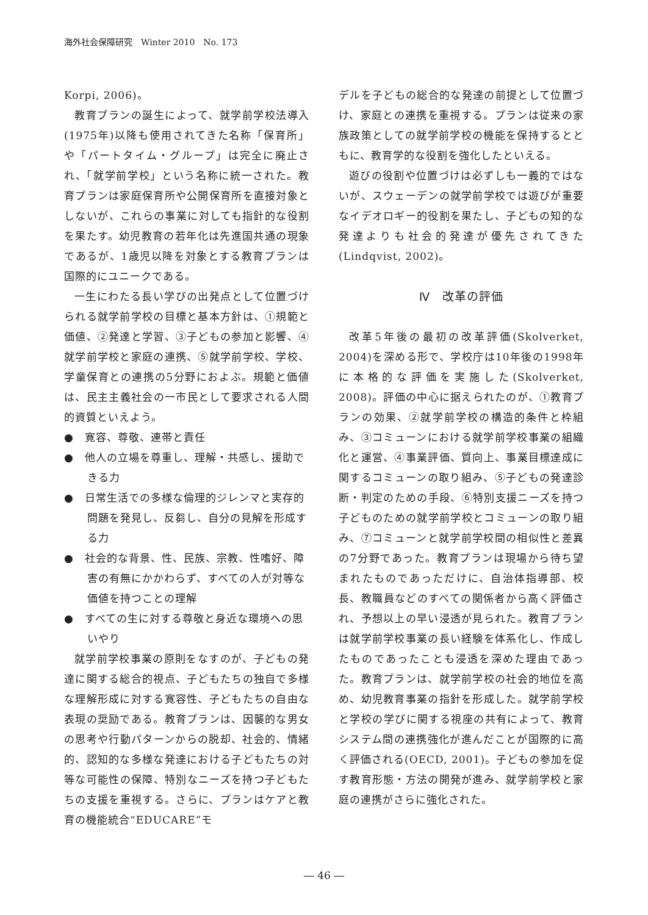海外社会保障研究　Winter 2010　No. 173
Korpi, 2006)。
教育プランの誕生によって、就学前学校法導入(1975年)以降も使用されてきた名称「保育所」や「パートタイム・グループ」は完全に廃止され、「就学前学校」という名称に統一された。教育プランは家庭保育所や公開保育所を直接対象としないが、これらの事業に対しても指針的な役割を果たす。幼児教育の若年化は先進国共通の現象であるが、1歳児以降を対象とする教育プランは国際的にユニークである。
一生にわたる長い学びの出発点として位置づけられる就学前学校の目標と基本方針は、①規範と価値、②発達と学習、③子どもの参加と影響、④就学前学校と家庭の連携、⑤就学前学校、学校、学童保育との連携の5分野におよぶ。規範と価値は、民主主義社会の一市民として要求される人間的資質といえよう。
●　寛容、尊敬、連帯と責任
●　他人の立場を尊重し、理解・共感し、援助できる力
●　日常生活での多様な倫理的ジレンマと実存的問題を発見し、反芻し、自分の見解を形成する力
●　社会的な背景、性、民族、宗教、性嗜好、障害の有無にかかわらず、すべての人が対等な価値を持つことの理解
●　すべての生に対する尊敬と身近な環境への思いやり
就学前学校事業の原則をなすのが、子どもの発達に関する総合的視点、子どもたちの独自で多様な理解形成に対する寛容性、子どもたちの自由な表現の奨励である。教育プランは、因襲的な男女の思考や行動パターンからの脱却、社会的、情緒的、認知的な多様な発達における子どもたちの対等な可能性の保障、特別なニーズを持つ子どもたちの支援を重視する。さらに、プランはケアと教育の機能統合“EDUCARE”モ
デルを子どもの総合的な発達の前提として位置づけ、家庭との連携を重視する。プランは従来の家族政策としての就学前学校の機能を保持するとともに、教育学的な役割を強化したといえる。
遊びの役割や位置づけは必ずしも一義的ではないが、スウェーデンの就学前学校では遊びが重要なイデオロギー的役割を果たし、子どもの知的な発達よりも社会的発達が優先されてきた(Lindqvist, 2002)。
Ⅳ　改革の評価
改革5年後の最初の改革評価(Skolverket, 2004)を深める形で、学校庁は10年後の1998年に本格的な評価を実施した(Skolverket, 2008)。評価の中心に据えられたのが、①教育プランの効果、②就学前学校の構造的条件と枠組み、③コミューンにおける就学前学校事業の組織化と運営、④事業評価、質向上、事業目標達成に関するコミューンの取り組み、⑤子どもの発達診断・判定のための手段、⑥特別支援ニーズを持つ子どものための就学前学校とコミューンの取り組み、⑦コミューンと就学前学校間の相似性と差異の7分野であった。教育プランは現場から待ち望まれたものであっただけに、自治体指導部、校長、教職員などのすべての関係者から高く評価され、予想以上の早い浸透が見られた。教育プランは就学前学校事業の長い経験を体系化し、作成したものであったことも浸透を深めた理由であった。教育プランは、就学前学校の社会的地位を高め、幼児教育事業の指針を形成した。就学前学校と学校の学びに関する視座の共有によって、教育システム間の連携強化が進んだことが国際的に高く評価される(OECD, 2001)。子どもの参加を促す教育形態・方法の開発が進み、就学前学校と家庭の連携がさらに強化された。
― 46 ―